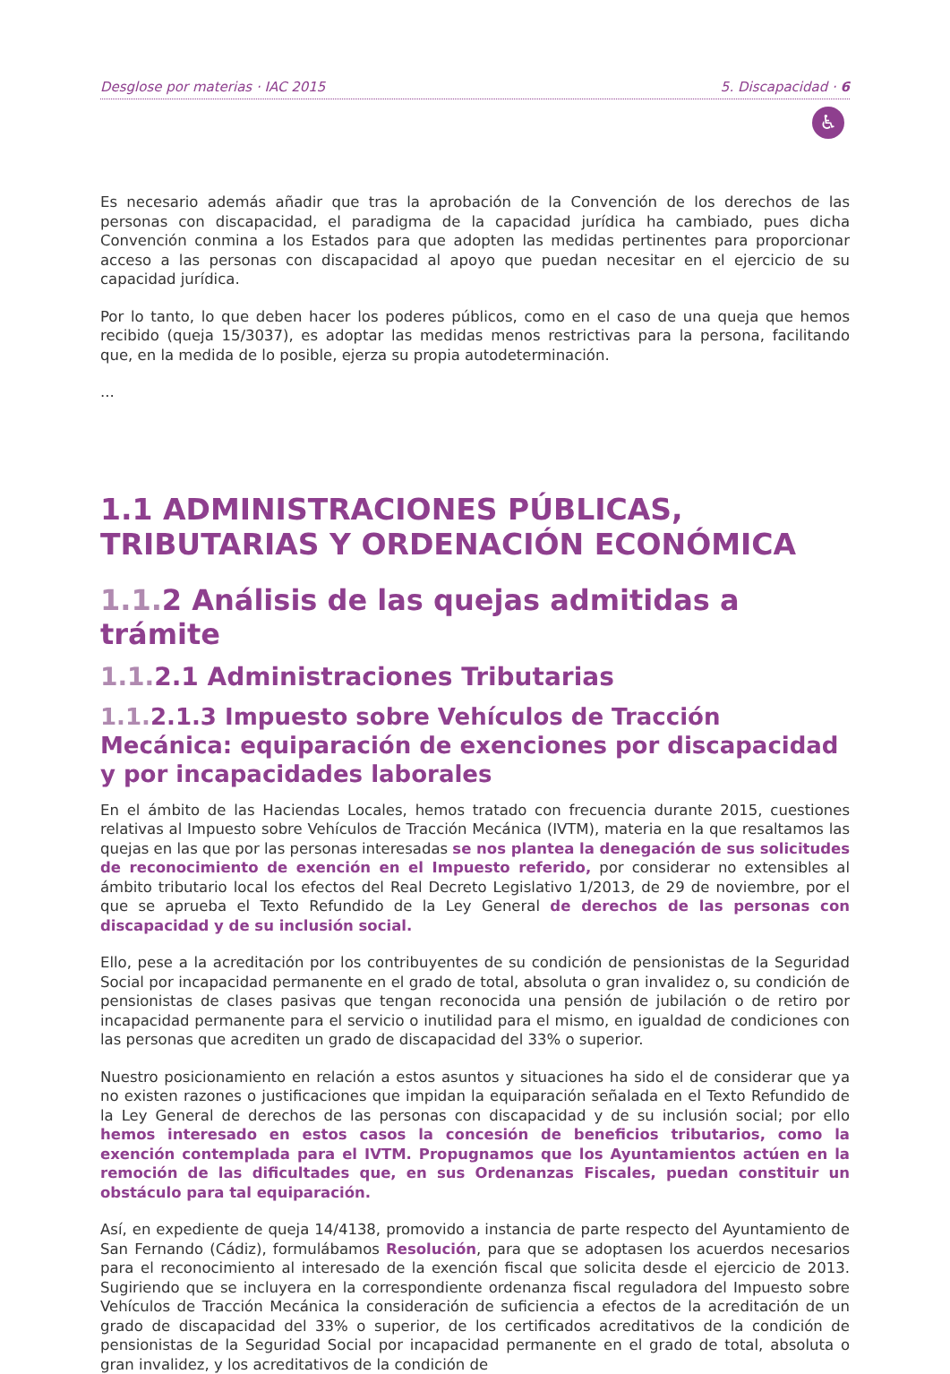Desglose por materias · IAC 2015 5. Discapacidad · 6
♿
Es necesario además añadir que tras la aprobación de la Convención de los derechos de las personas con discapacidad, el paradigma de la capacidad jurídica ha cambiado, pues dicha Convención conmina a los Estados para que adopten las medidas pertinentes para proporcionar acceso a las personas con discapacidad al apoyo que puedan necesitar en el ejercicio de su capacidad jurídica.
Por lo tanto, lo que deben hacer los poderes públicos, como en el caso de una queja que hemos recibido (queja 15/3037), es adoptar las medidas menos restrictivas para la persona, facilitando que, en la medida de lo posible, ejerza su propia autodeterminación.
...
1.1 ADMINISTRACIONES PÚBLICAS, TRIBUTARIAS Y ORDENACIÓN ECONÓMICA
1.1. 2 Análisis de las quejas admitidas a trámite
1.1. 2.1 Administraciones Tributarias
1.1. 2.1.3 Impuesto sobre Vehículos de Tracción Mecánica: equiparación de exenciones por discapacidad y por incapacidades laborales
En el ámbito de las Haciendas Locales, hemos tratado con frecuencia durante 2015, cuestiones relativas al Impuesto sobre Vehículos de Tracción Mecánica (IVTM), materia en la que resaltamos las quejas en las que por las personas interesadas se nos plantea la denegación de sus solicitudes de reconocimiento de exención en el Impuesto referido, por considerar no extensibles al ámbito tributario local los efectos del Real Decreto Legislativo 1/2013, de 29 de noviembre, por el que se aprueba el Texto Refundido de la Ley General de derechos de las personas con discapacidad y de su inclusión social.
Ello, pese a la acreditación por los contribuyentes de su condición de pensionistas de la Seguridad Social por incapacidad permanente en el grado de total, absoluta o gran invalidez o, su condición de pensionistas de clases pasivas que tengan reconocida una pensión de jubilación o de retiro por incapacidad permanente para el servicio o inutilidad para el mismo, en igualdad de condiciones con las personas que acrediten un grado de discapacidad del 33% o superior.
Nuestro posicionamiento en relación a estos asuntos y situaciones ha sido el de considerar que ya no existen razones o justificaciones que impidan la equiparación señalada en el Texto Refundido de la Ley General de derechos de las personas con discapacidad y de su inclusión social; por ello hemos interesado en estos casos la concesión de beneficios tributarios, como la exención contemplada para el IVTM. Propugnamos que los Ayuntamientos actúen en la remoción de las dificultades que, en sus Ordenanzas Fiscales, puedan constituir un obstáculo para tal equiparación.
Así, en expediente de queja 14/4138, promovido a instancia de parte respecto del Ayuntamiento de San Fernando (Cádiz), formulábamos Resolución, para que se adoptasen los acuerdos necesarios para el reconocimiento al interesado de la exención fiscal que solicita desde el ejercicio de 2013. Sugiriendo que se incluyera en la correspondiente ordenanza fiscal reguladora del Impuesto sobre Vehículos de Tracción Mecánica la consideración de suficiencia a efectos de la acreditación de un grado de discapacidad del 33% o superior, de los certificados acreditativos de la condición de pensionistas de la Seguridad Social por incapacidad permanente en el grado de total, absoluta o gran invalidez, y los acreditativos de la condición de